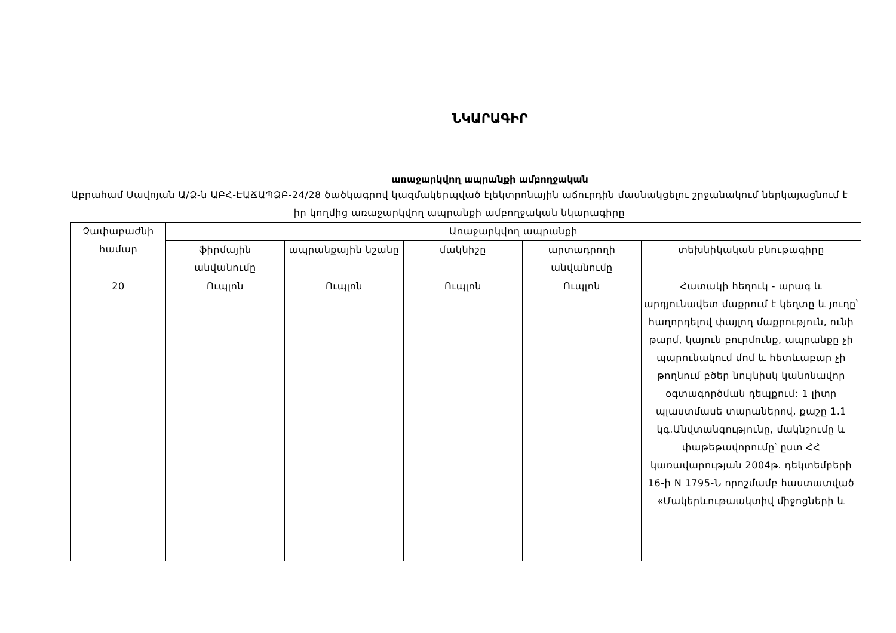ՆԿԱՐԱԳԻՐ
առաջարկվող ապրանքի ամբողջական
Աբրահամ Սավոյան Ա/Ձ-ն ԱԲՀ-ԷԱՃԱՊՁԲ-24/28 ծածկագրով կազմակերպված էլեկտրոնային աճուրդին մասնակցելու շրջանակում ներկայացնում է իր կողմից առաջարկվող ապրանքի ամբողջական նկարագիրը
| Չափաբաժնի համար | Առաջարկվող ապրանքի | | | | |
| --- | --- | --- | --- | --- | --- |
| | ֆիրմային անվանումը | ապրանքային նշանը | մակնիշը | արտադրողի անվանումը | տեխնիկական բնութագիրը |
| 20 | Ուպլոն | Ուպլոն | Ուպլոն | Ուպլոն | Հատակի հեղուկ - արագ և արդյունավետ մաքրում է կեղտը և յուղը՝ հաղորդելով փայլող մաքրություն, ունի թարմ, կայուն բուրմունք, ապրանքը չի պարունակում մոմ և հետևաբար չի թողնում բծեր նույնիսկ կանոնավոր օգտագործման դեպքում: 1 լիտր պլաստմասե տարաներով, քաշը 1.1 կգ.Անվտանգությունը, մակնշումը և փաթեթավորումը՝ ըստ ՀՀ կառավարության 2004թ. դեկտեմբերի 16-ի N 1795-Ն որոշմամբ հաստատված «Մակերևութաակտիվ միջոցների և |